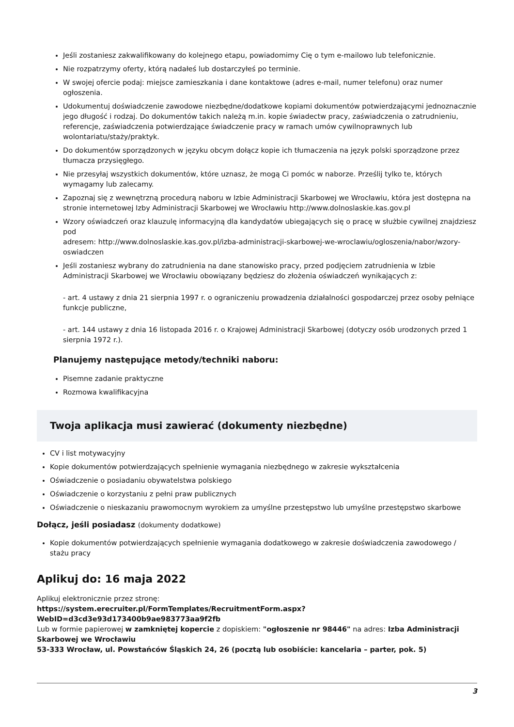Jeśli zostaniesz zakwalifikowany do kolejnego etapu, powiadomimy Cię o tym e-mailowo lub telefonicznie.
Nie rozpatrzymy oferty, którą nadałeś lub dostarczyłeś po terminie.
W swojej ofercie podaj: miejsce zamieszkania i dane kontaktowe (adres e-mail, numer telefonu) oraz numer ogłoszenia.
Udokumentuj doświadczenie zawodowe niezbędne/dodatkowe kopiami dokumentów potwierdzającymi jednoznacznie jego długość i rodzaj. Do dokumentów takich należą m.in. kopie świadectw pracy, zaświadczenia o zatrudnieniu, referencje, zaświadczenia potwierdzające świadczenie pracy w ramach umów cywilnoprawnych lub wolontariatu/staży/praktyk.
Do dokumentów sporządzonych w języku obcym dołącz kopie ich tłumaczenia na język polski sporządzone przez tłumacza przysięgłego.
Nie przesyłaj wszystkich dokumentów, które uznasz, że mogą Ci pomóc w naborze. Prześlij tylko te, których wymagamy lub zalecamy.
Zapoznaj się z wewnętrzną procedurą naboru w Izbie Administracji Skarbowej we Wrocławiu, która jest dostępna na stronie internetowej Izby Administracji Skarbowej we Wrocławiu http://www.dolnoslaskie.kas.gov.pl
Wzory oświadczeń oraz klauzulę informacyjną dla kandydatów ubiegających się o pracę w służbie cywilnej znajdziesz pod
adresem: http://www.dolnoslaskie.kas.gov.pl/izba-administracji-skarbowej-we-wroclawiu/ogloszenia/nabor/wzory-oswiadczen
Jeśli zostaniesz wybrany do zatrudnienia na dane stanowisko pracy, przed podjęciem zatrudnienia w Izbie Administracji Skarbowej we Wrocławiu obowiązany będziesz do złożenia oświadczeń wynikających z:
- art. 4 ustawy z dnia 21 sierpnia 1997 r. o ograniczeniu prowadzenia działalności gospodarczej przez osoby pełniące funkcje publiczne,
- art. 144 ustawy z dnia 16 listopada 2016 r. o Krajowej Administracji Skarbowej (dotyczy osób urodzonych przed 1 sierpnia 1972 r.).
Planujemy następujące metody/techniki naboru:
Pisemne zadanie praktyczne
Rozmowa kwalifikacyjna
Twoja aplikacja musi zawierać (dokumenty niezbędne)
CV i list motywacyjny
Kopie dokumentów potwierdzających spełnienie wymagania niezbędnego w zakresie wykształcenia
Oświadczenie o posiadaniu obywatelstwa polskiego
Oświadczenie o korzystaniu z pełni praw publicznych
Oświadczenie o nieskazaniu prawomocnym wyrokiem za umyślne przestępstwo lub umyślne przestępstwo skarbowe
Dołącz, jeśli posiadasz (dokumenty dodatkowe)
Kopie dokumentów potwierdzających spełnienie wymagania dodatkowego w zakresie doświadczenia zawodowego / stażu pracy
Aplikuj do: 16 maja 2022
Aplikuj elektronicznie przez stronę:
https://system.erecruiter.pl/FormTemplates/RecruitmentForm.aspx?WebID=d3cd3e93d173400b9ae983773aa9f2fb
Lub w formie papierowej w zamkniętej kopercie z dopiskiem: "ogłoszenie nr 98446" na adres: Izba Administracji Skarbowej we Wrocławiu
53-333 Wrocław, ul. Powstańców Śląskich 24, 26 (pocztą lub osobiście: kancelaria – parter, pok. 5)
3